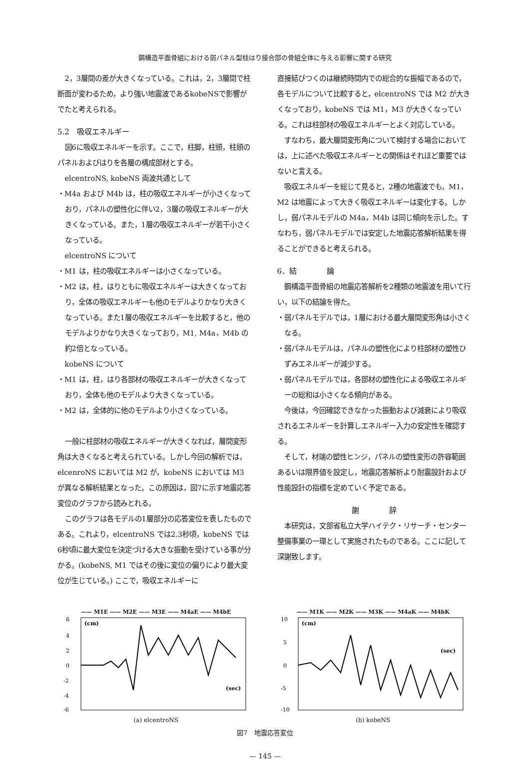鋼構造平面骨組における弱パネル型柱はり接合部の骨組全体に与える影響に関する研究
2，3層間の差が大きくなっている。これは，2，3層間で柱断面が変わるため，より強い地震波であるkobeNSで影響がでたと考えられる。
5.2　吸収エネルギー
図6に吸収エネルギーを示す。ここで，柱脚，柱頭，柱頭のパネルおよびはりを各層の構成部材とする。
elcentroNS, kobeNS 両波共通として
・M4a および M4b は，柱の吸収エネルギーが小さくなっており，パネルの塑性化に伴い2，3層の吸収エネルギーが大きくなっている。また，1層の吸収エネルギーが若干小さくなっている。
elcentroNS について
・M1 は，柱の吸収エネルギーは小さくなっている。
・M2 は，柱，はりともに吸収エネルギーは大きくなっており，全体の吸収エネルギーも他のモデルよりかなり大きくなっている。また1層の吸収エネルギーを比較すると，他のモデルよりかなり大きくなっており，M1, M4a，M4b の約2倍となっている。
kobeNS について
・M1 は，柱，はり各部材の吸収エネルギーが大きくなっており，全体も他のモデルより大きくなっている。
・M2 は，全体的に他のモデルより小さくなっている。
一般に柱部材の吸収エネルギーが大きくなれば，層間変形角は大きくなると考えられている。しかし今回の解析では，elcenroNS においては M2 が，kobeNS においては M3 が異なる解析結果となった。この原因は，図7に示す地震応答変位のグラフから読みとれる。
このグラフは各モデルの1層部分の応答変位を表したものである。これより，elcentroNS では2.3秒頃，kobeNS では6秒頃に最大変位を決定づける大きな振動を受けている事が分かる。(kobeNS, M1 ではその後に変位の偏りにより最大変位が生じている。) ここで，吸収エネルギーに
直接結びつくのは継続時間内での総合的な振幅であるので，各モデルについて比較すると，elcentroNS では M2 が大きくなっており，kobeNS では M1，M3 が大きくなっている。これは柱部材の吸収エネルギーとよく対応している。
すなわち，最大層間変形角について検討する場合においては，上に述べた吸収エネルギーとの関係はそれほど重要ではないと言える。
吸収エネルギーを総じて見ると，2種の地震波でも，M1，M2 は地震によって大きく吸収エネルギーは変化する。しかし，弱パネルモデルの M4a，M4b は同じ傾向を示した。すなわち，弱パネルモデルでは安定した地震応答解析結果を得ることができると考えられる。
6．結　　　　論
鋼構造平面骨組の地震応答解析を2種類の地震波を用いて行い，以下の結論を得た。
・弱パネルモデルでは，1層における最大層間変形角は小さくなる。
・弱パネルモデルは，パネルの塑性化により柱部材の塑性ひずみエネルギーが減少する。
・弱パネルモデルでは，各部材の塑性化による吸収エネルギーの総和は小さくなる傾向がある。
今後は，今回確認できなかった振動および減衰により吸収されるエネルギーを計算しエネルギー入力の安定性を確認する。
そして，材端の塑性ヒンジ，パネルの塑性変形の許容範囲あるいは限界値を設定し，地震応答解析より耐震設計および性能設計の指標を定めていく予定である。
謝　　　　辞
本研究は，文部省私立大学ハイテク・リサーチ・センター整備事業の一環として実施されたものである。ここに記して深謝致します。
—— M1E —— M2E —— M3E —— M4aE —— M4bE
6
4
2
0
-2
-4
-6
(cm)
(sec)
(a) elcentroNS
—— M1K —— M2K —— M3K —— M4aK —— M4bK
10
5
0
-5
-10
(cm)
(sec)
(b) kobeNS
図7　地震応答変位
— 145 —